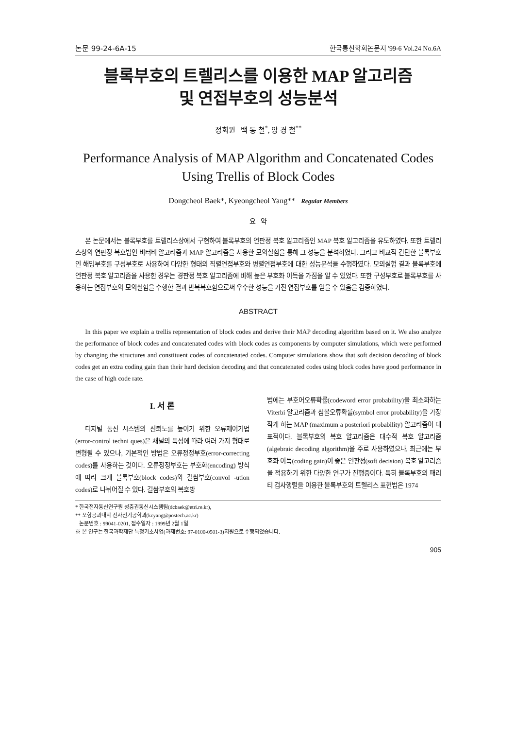논문 99-24-6A-15 한국통신학회논문지 '99-6 Vol.24 No.6A
블록부호의 트렐리스를 이용한 MAP 알고리즘
및 연접부호의 성능분석
정회원 백 동 철<sup>*</sup>, 양 경 철<sup>**</sup>
Performance Analysis of MAP Algorithm and Concatenated Codes
Using Trellis of Block Codes
Dongcheol Baek*, Kyeongcheol Yang** Regular Members
요 약
본 논문에서는 블록부호를 트렐리스상에서 구현하여 블록부호의 연판정 복호 알고리즘인 MAP 복호 알고리즘을 유도하였다. 또한 트렐리스상의 연판정 복호법인 비터비 알고리즘과 MAP 알고리즘을 사용한 모의실험을 통해 그 성능을 분석하였다. 그리고 비교적 간단한 블록부호인 해밍부호를 구성부호로 사용하여 다양한 형태의 직렬연접부호와 병렬연접부호에 대한 성능분석을 수행하였다. 모의실험 결과 블록부호에 연판정 복호 알고리즘을 사용한 경우는 경판정 복호 알고리즘에 비해 높은 부호화 이득을 가짐을 알 수 있었다. 또한 구성부호로 블록부호를 사용하는 연접부호의 모의실험을 수행한 결과 반복복호함으로써 우수한 성능을 가진 연접부호를 얻을 수 있음을 검증하였다.
ABSTRACT
In this paper we explain a trellis representation of block codes and derive their MAP decoding algorithm based on it. We also analyze the performance of block codes and concatenated codes with block codes as components by computer simulations, which were performed by changing the structures and constituent codes of concatenated codes. Computer simulations show that soft decision decoding of block codes get an extra coding gain than their hard decision decoding and that concatenated codes using block codes have good performance in the case of high code rate.
I. 서 론
디지털 통신 시스템의 신뢰도를 높이기 위한 오류제어기법(error-control techni ques)은 채널의 특성에 따라 여러 가지 형태로 변형될 수 있으나, 기본적인 방법은 오류정정부호(error-correcting codes)를 사용하는 것이다. 오류정정부호는 부호화(encoding) 방식에 따라 크게 블록부호(block codes)와 길쌈부호(convol -ution codes)로 나뉘어질 수 있다. 길쌈부호의 복호방
법에는 부호어오류확률(codeword error probability)을 최소화하는 Viterbi 알고리즘과 심볼오류확률(symbol error probability)을 가장 작게 하는 MAP (maximum a posteriori probability) 알고리즘이 대표적이다. 블록부호의 복호 알고리즘은 대수적 복호 알고리즘(algebraic decoding algorithm)을 주로 사용하였으나, 최근에는 부호화 이득(coding gain)이 좋은 연판정(soft decision) 복호 알고리즘을 적용하기 위한 다양한 연구가 진행중이다. 특히 블록부호의 패리티 검사행렬을 이용한 블록부호의 트렐리스 표현법은 1974
* 한국전자통신연구원 성층권통신시스템팀(dcbaek@etri.re.kr),
** 포항공과대학 전자전기공학과(kcyang@postech.ac.kr)
논문번호 : 99041-0201, 접수일자 : 1999년 2월 1일
※ 본 연구는 한국과학재단 특정기초사업(과제번호: 97-0100-0501-3)지원으로 수행되었습니다.
905